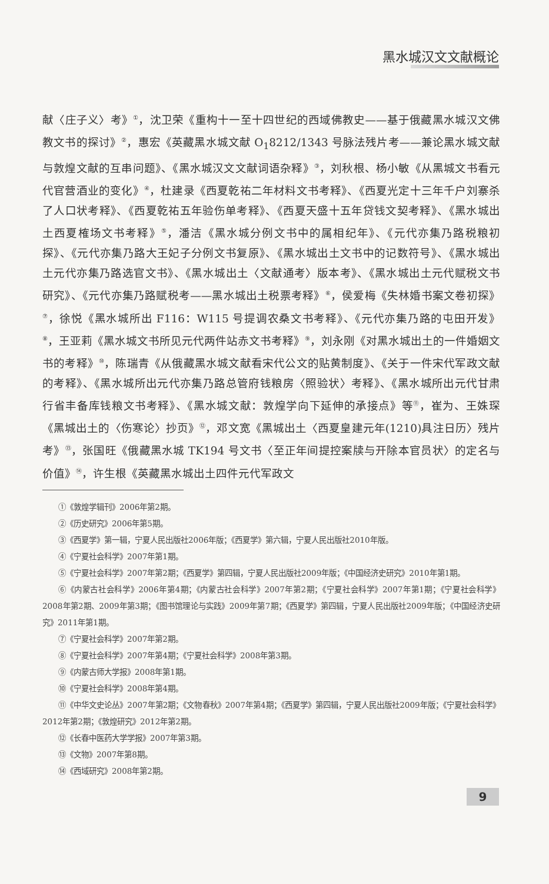黑水城汉文文献概论
献〈庄子义〉考》<sup>①</sup>，沈卫荣《重构十一至十四世纪的西域佛教史——基于俄藏黑水城汉文佛教文书的探讨》<sup>②</sup>，惠宏《英藏黑水城文献 O<sub>1</sub>8212/1343 号脉法残片考——兼论黑水城文献与敦煌文献的互串问题》、《黑水城汉文文献词语杂释》<sup>③</sup>，刘秋根、杨小敏《从黑城文书看元代官营酒业的变化》<sup>④</sup>，杜建录《西夏乾祐二年材料文书考释》、《西夏光定十三年千户刘寨杀了人口状考释》、《西夏乾祐五年验伤单考释》、《西夏天盛十五年贷钱文契考释》、《黑水城出土西夏榷场文书考释》<sup>⑤</sup>，潘洁《黑水城分例文书中的属相纪年》、《元代亦集乃路税粮初探》、《元代亦集乃路大王妃子分例文书复原》、《黑水城出土文书中的记数符号》、《黑水城出土元代亦集乃路选官文书》、《黑水城出土〈文献通考〉版本考》、《黑水城出土元代赋税文书研究》、《元代亦集乃路赋税考——黑水城出土税票考释》<sup>⑥</sup>，侯爱梅《失林婚书案文卷初探》<sup>⑦</sup>，徐悦《黑水城所出 F116：W115 号提调农桑文书考释》、《元代亦集乃路的屯田开发》<sup>⑧</sup>，王亚莉《黑水城文书所见元代两件站赤文书考释》<sup>⑨</sup>，刘永刚《对黑水城出土的一件婚姻文书的考释》<sup>⑩</sup>，陈瑞青《从俄藏黑水城文献看宋代公文的贴黄制度》、《关于一件宋代军政文献的考释》、《黑水城所出元代亦集乃路总管府钱粮房〈照验状〉考释》、《黑水城所出元代甘肃行省丰备库钱粮文书考释》、《黑水城文献：敦煌学向下延伸的承接点》等<sup>⑪</sup>，崔为、王姝琛《黑城出土的〈伤寒论〉抄页》<sup>⑫</sup>，邓文宽《黑城出土〈西夏皇建元年(1210)具注日历〉残片考》<sup>⑬</sup>，张国旺《俄藏黑水城 TK194 号文书〈至正年间提控案牍与开除本官员状〉的定名与价值》<sup>⑭</sup>，许生根《英藏黑水城出土四件元代军政文
①《敦煌学辑刊》2006年第2期。
②《历史研究》2006年第5期。
③《西夏学》第一辑，宁夏人民出版社2006年版；《西夏学》第六辑，宁夏人民出版社2010年版。
④《宁夏社会科学》2007年第1期。
⑤《宁夏社会科学》2007年第2期；《西夏学》第四辑，宁夏人民出版社2009年版；《中国经济史研究》2010年第1期。
⑥《内蒙古社会科学》2006年第4期；《内蒙古社会科学》2007年第2期；《宁夏社会科学》2007年第1期；《宁夏社会科学》2008年第2期、2009年第3期；《图书馆理论与实践》2009年第7期；《西夏学》第四辑，宁夏人民出版社2009年版；《中国经济史研究》2011年第1期。
⑦《宁夏社会科学》2007年第2期。
⑧《宁夏社会科学》2007年第4期；《宁夏社会科学》2008年第3期。
⑨《内蒙古师大学报》2008年第1期。
⑩《宁夏社会科学》2008年第4期。
⑪《中华文史论丛》2007年第2期；《文物春秋》2007年第4期；《西夏学》第四辑，宁夏人民出版社2009年版；《宁夏社会科学》2012年第2期；《敦煌研究》2012年第2期。
⑫《长春中医药大学学报》2007年第3期。
⑬《文物》2007年第8期。
⑭《西域研究》2008年第2期。
9